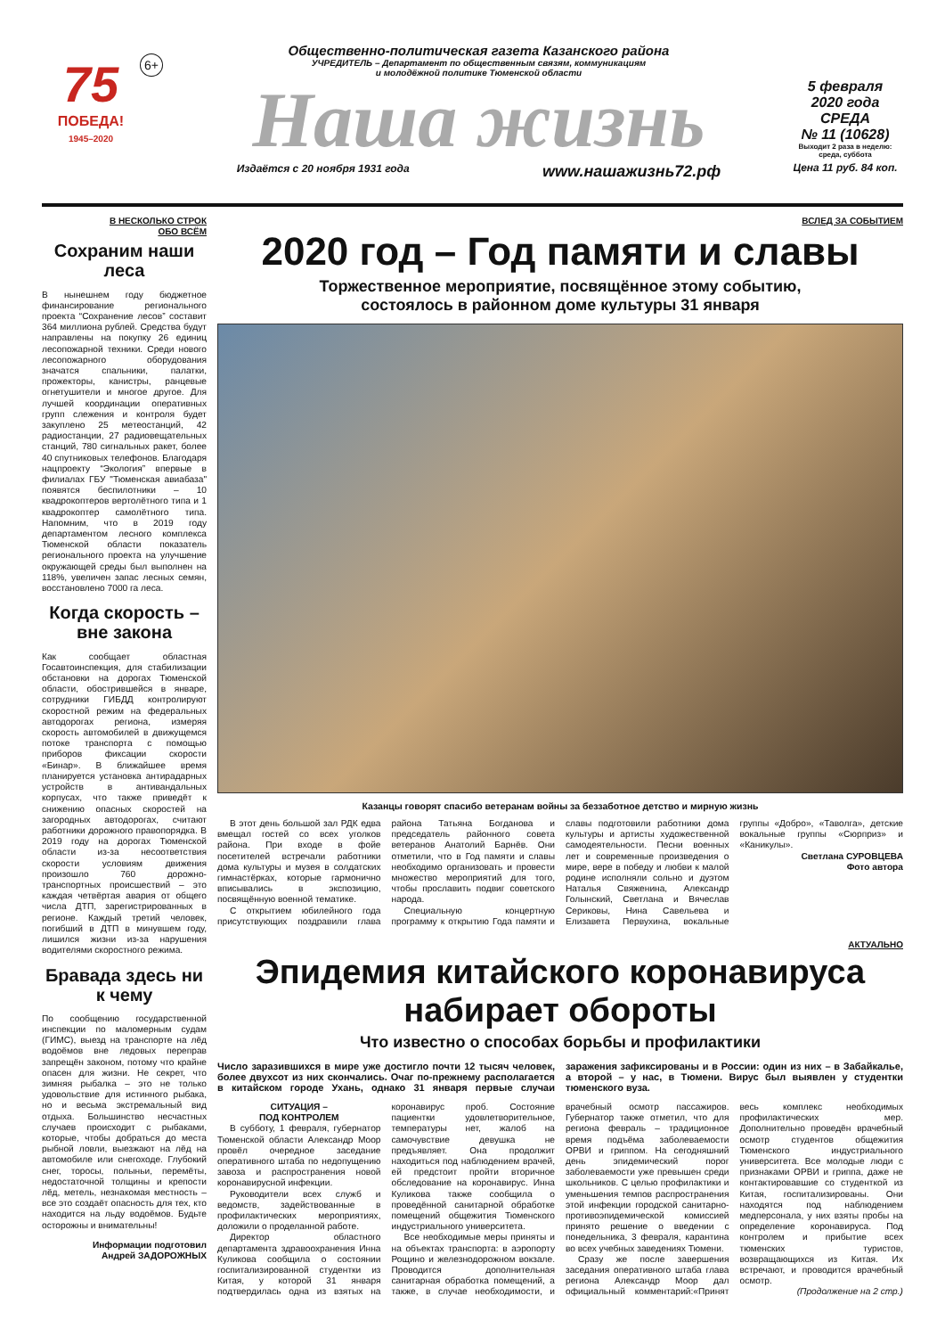75
ПОБЕДА!
1945–2020
6+
Общественно-политическая газета Казанского района
УЧРЕДИТЕЛЬ – Департамент по общественным связям, коммуникациям
и молодёжной политике Тюменской области
Наша жизнь
Издаётся с 20 ноября 1931 года www.нашажизнь72.рф
5 февраля
2020 года
СРЕДА
№ 11 (10628)
Выходит 2 раза в неделю: среда, суббота
Цена 11 руб. 84 коп.
В НЕСКОЛЬКО СТРОК
ОБО ВСЁМ
Сохраним наши леса
В нынешнем году бюджетное финансирование регионального проекта “Сохранение лесов” составит 364 миллиона рублей. Средства будут направлены на покупку 26 единиц лесопожарной техники. Среди нового лесопожарного оборудования значатся спальники, палатки, прожекторы, канистры, ранцевые огнетушители и многое другое. Для лучшей координации оперативных групп слежения и контроля будет закуплено 25 метеостанций, 42 радиостанции, 27 радиовещательных станций, 780 сигнальных ракет, более 40 спутниковых телефонов. Благодаря нацпроекту “Экология” впервые в филиалах ГБУ "Тюменская авиабаза" появятся беспилотники – 10 квадрокоптеров вертолётного типа и 1 квадрокоптер самолётного типа. Напомним, что в 2019 году департаментом лесного комплекса Тюменской области показатель регионального проекта на улучшение окружающей среды был выполнен на 118%, увеличен запас лесных семян, восстановлено 7000 га леса.
Когда скорость – вне закона
Как сообщает областная Госавтоинспекция, для стабилизации обстановки на дорогах Тюменской области, обострившейся в январе, сотрудники ГИБДД контролируют скоростной режим на федеральных автодорогах региона, измеряя скорость автомобилей в движущемся потоке транспорта с помощью приборов фиксации скорости «Бинар». В ближайшее время планируется установка антирадарных устройств в антивандальных корпусах, что также приведёт к снижению опасных скоростей на загородных автодорогах, считают работники дорожного правопорядка. В 2019 году на дорогах Тюменской области из-за несоответствия скорости условиям движения произошло 760 дорожно-транспортных происшествий – это каждая четвёртая авария от общего числа ДТП, зарегистрированных в регионе. Каждый третий человек, погибший в ДТП в минувшем году, лишился жизни из-за нарушения водителями скоростного режима.
Бравада здесь ни к чему
По сообщению государственной инспекции по маломерным судам (ГИМС), выезд на транспорте на лёд водоёмов вне ледовых переправ запрещён законом, потому что крайне опасен для жизни. Не секрет, что зимняя рыбалка – это не только удовольствие для истинного рыбака, но и весьма экстремальный вид отдыха. Большинство несчастных случаев происходит с рыбаками, которые, чтобы добраться до места рыбной ловли, выезжают на лёд на автомобиле или снегоходе. Глубокий снег, торосы, полыньи, перемёты, недостаточной толщины и крепости лёд, метель, незнакомая местность – все это создаёт опасность для тех, кто находится на льду водоёмов. Будьте осторожны и внимательны!
Информации подготовил
Андрей ЗАДОРОЖНЫХ
ВСЛЕД ЗА СОБЫТИЕМ
2020 год – Год памяти и славы
Торжественное мероприятие, посвящённое этому событию,
состоялось в районном доме культуры 31 января
Казанцы говорят спасибо ветеранам войны за беззаботное детство и мирную жизнь
В этот день большой зал РДК едва вмещал гостей со всех уголков района. При входе в фойе посетителей встречали работники дома культуры и музея в солдатских гимнастёрках, которые гармонично вписывались в экспозицию, посвящённую военной тематике.
С открытием юбилейного года присутствующих поздравили глава района Татьяна Богданова и председатель районного совета ветеранов Анатолий Барнёв. Они отметили, что в Год памяти и славы необходимо организовать и провести множество мероприятий для того, чтобы прославить подвиг советского народа.
Специальную концертную программу к открытию Года памяти и славы подготовили работники дома культуры и артисты художественной самодеятельности. Песни военных лет и современные произведения о мире, вере в победу и любви к малой родине исполняли сольно и дуэтом Наталья Свяженина, Александр Голынский, Светлана и Вячеслав Сериковы, Нина Савельева и Елизавета Первухина, вокальные группы «Добро», «Таволга», детские вокальные группы «Сюрприз» и «Каникулы».
Светлана СУРОВЦЕВА
Фото автора
АКТУАЛЬНО
Эпидемия китайского коронавируса набирает обороты
Что известно о способах борьбы и профилактики
Число заразившихся в мире уже достигло почти 12 тысяч человек, более двухсот из них скончались. Очаг по-прежнему располагается в китайском городе Ухань, однако 31 января первые случаи заражения зафиксированы и в России: один из них – в Забайкалье, а второй – у нас, в Тюмени. Вирус был выявлен у студентки тюменского вуза.
СИТУАЦИЯ –
ПОД КОНТРОЛЕМ
В субботу, 1 февраля, губернатор Тюменской области Александр Моор провёл очередное заседание оперативного штаба по недопущению завоза и распространения новой коронавирусной инфекции.
Руководители всех служб и ведомств, задействованные в профилактических мероприятиях, доложили о проделанной работе.
Директор областного департамента здравоохранения Инна Куликова сообщила о состоянии госпитализированной студентки из Китая, у которой 31 января подтвердилась одна из взятых на коронавирус проб. Состояние пациентки удовлетворительное, температуры нет, жалоб на самочувствие девушка не предъявляет. Она продолжит находиться под наблюдением врачей, ей предстоит пройти вторичное обследование на коронавирус. Инна Куликова также сообщила о проведённой санитарной обработке помещений общежития Тюменского индустриального университета.
Все необходимые меры приняты и на объектах транспорта: в аэропорту Рощино и железнодорожном вокзале. Проводится дополнительная санитарная обработка помещений, а также, в случае необходимости, и врачебный осмотр пассажиров. Губернатор также отметил, что для региона февраль – традиционное время подъёма заболеваемости ОРВИ и гриппом. На сегодняшний день эпидемический порог заболеваемости уже превышен среди школьников. С целью профилактики и уменьшения темпов распространения этой инфекции городской санитарно-противоэпидемической комиссией принято решение о введении с понедельника, 3 февраля, карантина во всех учебных заведениях Тюмени.
Сразу же после завершения заседания оперативного штаба глава региона Александр Моор дал официальный комментарий:«Принят весь комплекс необходимых профилактических мер. Дополнительно проведён врачебный осмотр студентов общежития Тюменского индустриального университета. Все молодые люди с признаками ОРВИ и гриппа, даже не контактировавшие со студенткой из Китая, госпитализированы. Они находятся под наблюдением медперсонала, у них взяты пробы на определение коронавируса. Под контролем и прибытие всех тюменских туристов, возвращающихся из Китая. Их встречают, и проводится врачебный осмотр.
(Продолжение на 2 стр.)